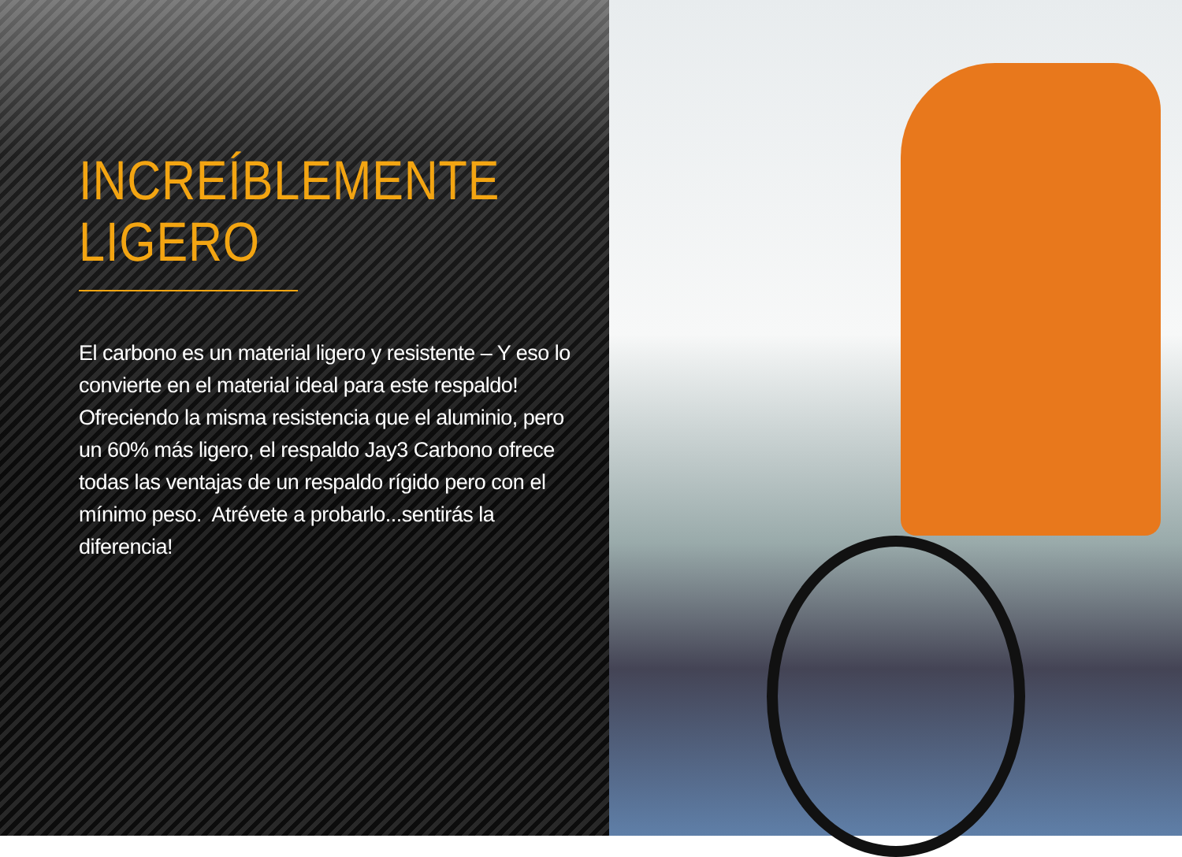INCREÍBLEMENTE
LIGERO
El carbono es un material ligero y resistente – Y eso lo convierte en el material ideal para este respaldo! Ofreciendo la misma resistencia que el aluminio, pero un 60% más ligero, el respaldo Jay3 Carbono ofrece todas las ventajas de un respaldo rígido pero con el mínimo peso. Atrévete a probarlo...sentirás la diferencia!